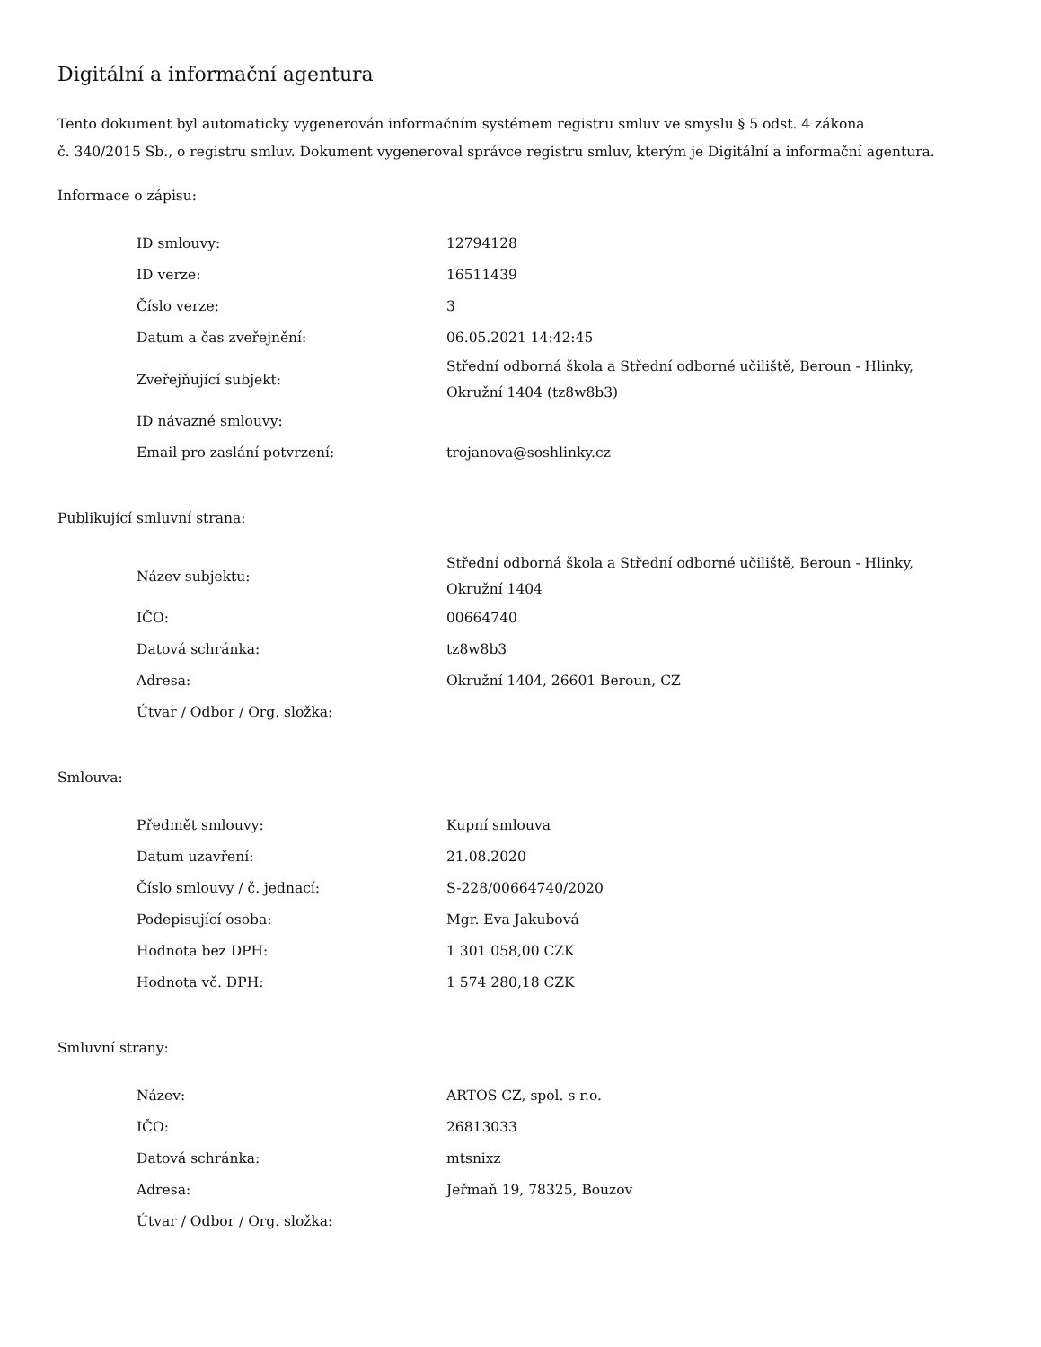Digitální a informační agentura
Tento dokument byl automaticky vygenerován informačním systémem registru smluv ve smyslu § 5 odst. 4 zákona
č. 340/2015 Sb., o registru smluv. Dokument vygeneroval správce registru smluv, kterým je Digitální a informační agentura.
Informace o zápisu:
| ID smlouvy: | 12794128 |
| ID verze: | 16511439 |
| Číslo verze: | 3 |
| Datum a čas zveřejnění: | 06.05.2021 14:42:45 |
| Zveřejňující subjekt: | Střední odborná škola a Střední odborné učiliště, Beroun - Hlinky, Okružní 1404 (tz8w8b3) |
| ID návazné smlouvy: | |
| Email pro zaslání potvrzení: | trojanova@soshlinky.cz |
Publikující smluvní strana:
| Název subjektu: | Střední odborná škola a Střední odborné učiliště, Beroun - Hlinky, Okružní 1404 |
| IČO: | 00664740 |
| Datová schránka: | tz8w8b3 |
| Adresa: | Okružní 1404, 26601 Beroun, CZ |
| Útvar / Odbor / Org. složka: | |
Smlouva:
| Předmět smlouvy: | Kupní smlouva |
| Datum uzavření: | 21.08.2020 |
| Číslo smlouvy / č. jednací: | S-228/00664740/2020 |
| Podepisující osoba: | Mgr. Eva Jakubová |
| Hodnota bez DPH: | 1 301 058,00 CZK |
| Hodnota vč. DPH: | 1 574 280,18 CZK |
Smluvní strany:
| Název: | ARTOS CZ, spol. s r.o. |
| IČO: | 26813033 |
| Datová schránka: | mtsnixz |
| Adresa: | Jeřmaň 19, 78325, Bouzov |
| Útvar / Odbor / Org. složka: | |